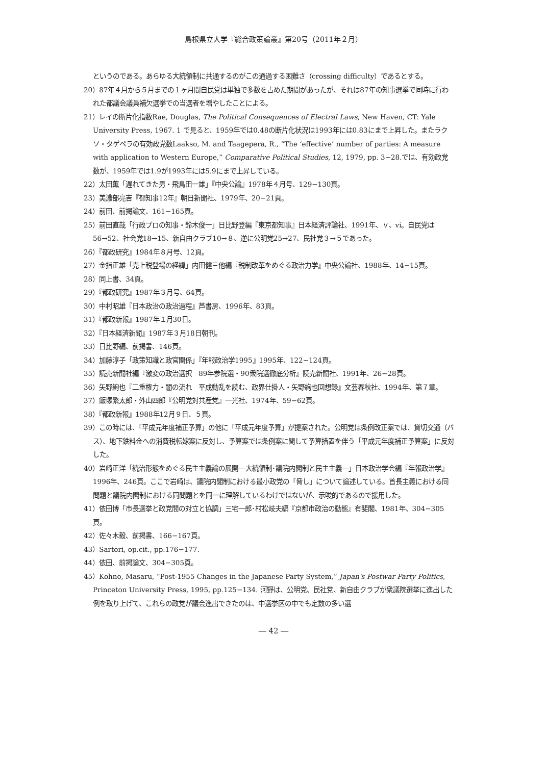島根県立大学『総合政策論叢』第20号（2011年２月）
というのである。あらゆる大統領制に共通するのがこの通過する困難さ（crossing difficulty）であるとする。
20）87年４月から５月までの１ヶ月間自民党は単独で多数を占めた期間があったが、それは87年の知事選挙で同時に行われた都議会議員補欠選挙での当選者を増やしたことによる。
21）レイの断片化指数Rae, Douglas, The Political Consequences of Electral Laws, New Haven, CT: Yale University Press, 1967. 1 で見ると、1959年では0.48の断片化状況は1993年には0.83にまで上昇した。またラクソ・タゲペラの有効政党数Laakso, M. and Taagepera, R., “The ‘effective’ number of parties: A measure with application to Western Europe,” Comparative Political Studies, 12, 1979, pp. 3−28.では、有効政党数が、1959年では1.9が1993年には5.9にまで上昇している。
22）太田薫「遅れてきた男・飛鳥田一雄」『中央公論』1978年４月号、129−130頁。
23）美濃部亮吉『都知事12年』朝日新聞社、1979年、20−21頁。
24）前田、前掲論文、161−165頁。
25）前田直哉「行政プロの知事・鈴木俊一」日比野登編『東京都知事』日本経済評論社、1991年、ｖ、vi。自民党は56→52、社会党18→15、新自由クラブ10→８、逆に公明党25→27、民社党３→５であった。
26）『都政研究』1984年８月号、12頁。
27）金指正雄「売上税登場の経緯」内田健三他編『税制改革をめぐる政治力学』中央公論社、1988年、14−15頁。
28）同上書、34頁。
29）『都政研究』1987年３月号、64頁。
30）中村昭雄『日本政治の政治過程』芦書房、1996年、83頁。
31）『都政新報』1987年１月30日。
32）『日本経済新聞』1987年３月18日朝刊。
33）日比野編、前掲書、146頁。
34）加藤淳子「政策知識と政官関係」『年報政治学1995』1995年、122−124頁。
35）読売新聞社編『激変の政治選択　89年参院選・90衆院選徹底分析』読売新聞社、1991年、26−28頁。
36）矢野絢也『二重権力・闇の流れ　平成動乱を読む、政界仕掛人・矢野絢也回想録』文芸春秋社、1994年、第７章。
37）飯塚繁太郎・外山四郎『公明党対共産党』一光社、1974年、59−62頁。
38）『都政新報』1988年12月９日、５頁。
39）この時には、「平成元年度補正予算」の他に「平成元年度予算」が提案された。公明党は条例改正案では、貸切交通（バス）、地下鉄料金への消費税転嫁案に反対し、予算案では条例案に関して予算措置を伴う「平成元年度補正予算案」に反対した。
40）岩崎正洋「統治形態をめぐる民主主義論の展開―大統領制･議院内閣制と民主主義―」日本政治学会編『年報政治学』1996年、246頁。ここで岩崎は、議院内閣制における最小政党の「脅し」について論述している。首長主義における同問題と議院内閣制における同問題とを同一に理解しているわけではないが、示唆的であるので援用した。
41）依田博「市長選挙と政党間の対立と協調」三宅一郎･村松岐夫編『京都市政治の動態』有斐閣、1981年、304−305頁。
42）佐々木毅、前掲書、166−167頁。
43）Sartori, op.cit., pp.176−177.
44）依田、前掲論文、304−305頁。
45）Kohno, Masaru, “Post-1955 Changes in the Japanese Party System,” Japan's Postwar Party Politics, Princeton University Press, 1995, pp.125−134. 河野は、公明党、民社党、新自由クラブが衆議院選挙に進出した例を取り上げて、これらの政党が議会進出できたのは、中選挙区の中でも定数の多い選
― 42 ―